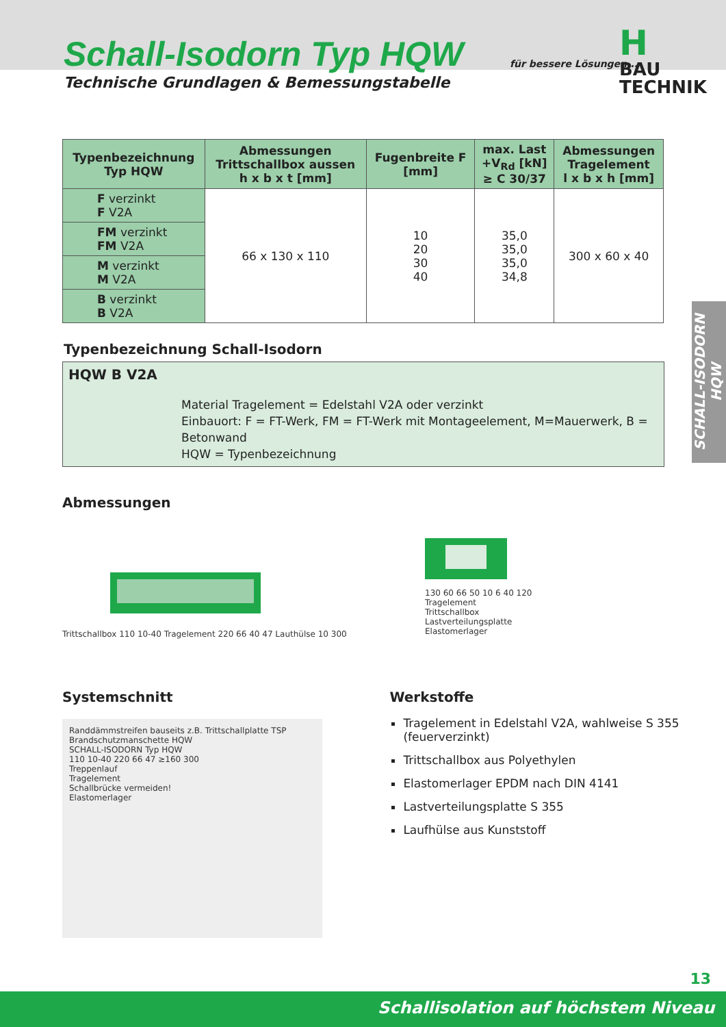Schall-Isodorn Typ HQW
Technische Grundlagen & Bemessungstabelle
für bessere Lösungen...
H
BAU TECHNIK
SCHALL-ISODORN HQW
| Typenbezeichnung Typ HQW | Abmessungen Trittschallbox aussen h x b x t [mm] | Fugenbreite F [mm] | max. Last +V<sub>Rd</sub> [kN] ≥ C 30/37 | Abmessungen Tragelement l x b x h [mm] |
| --- | --- | --- | --- | --- |
| F verzinkt F V2A | 66 x 130 x 110 | 10 20 30 40 | 35,0 35,0 35,0 34,8 | 300 x 60 x 40 |
| FM verzinkt FM V2A | | | | |
| M verzinkt M V2A | | | | |
| B verzinkt B V2A | | | | |
Typenbezeichnung Schall-Isodorn
HQW B V2A
Material Tragelement = Edelstahl V2A oder verzinkt
Einbauort: F = FT-Werk, FM = FT-Werk mit Montageelement, M=Mauerwerk, B = Betonwand
HQW = Typenbezeichnung
Abmessungen
Trittschallbox 110 10-40 Tragelement 220 66 40 47 Lauthülse 10 300
130 60 66 50 10 6 40 120
Tragelement
Trittschallbox
Lastverteilungsplatte
Elastomerlager
Systemschnitt
Randdämmstreifen bauseits z.B. Trittschallplatte TSP
Brandschutzmanschette HQW
SCHALL-ISODORN Typ HQW
110 10-40 220 66 47 ≥160 300
Treppenlauf
Tragelement
Schallbrücke vermeiden!
Elastomerlager
Werkstoffe
Tragelement in Edelstahl V2A, wahlweise S 355 (feuerverzinkt)
Trittschallbox aus Polyethylen
Elastomerlager EPDM nach DIN 4141
Lastverteilungsplatte S 355
Laufhülse aus Kunststoff
13
Schallisolation auf höchstem Niveau